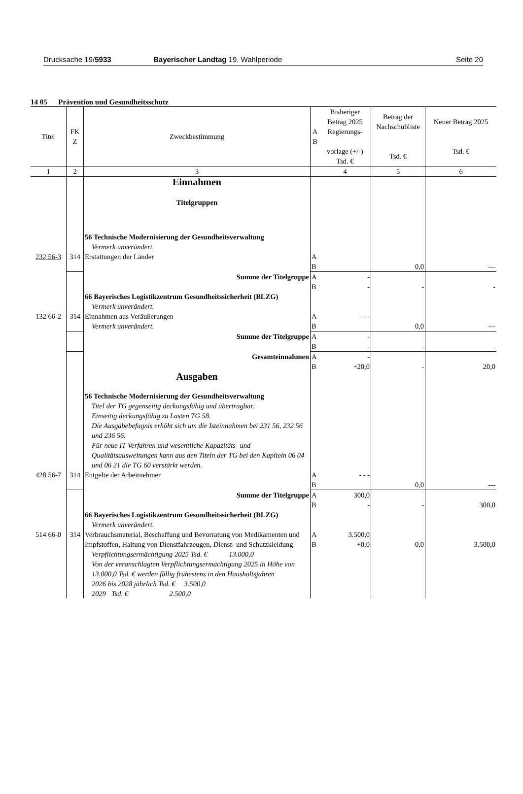Drucksache 19/5933 Bayerischer Landtag 19. Wahlperiode
Seite 20
14 05 Prävention und Gesundheitsschutz
| Titel | FK Z | Zweckbestimmung | A B | Bisheriger Betrag 2025 Regierungs- vorlage (+/-) Tsd. € | Betrag der Nachschubliste Tsd. € | Neuer Betrag 2025 Tsd. € |
| --- | --- | --- | --- | --- | --- | --- |
| 1 | 2 | 3 | | 4 | 5 | 6 |
| | | Einnahmen Titelgruppen | | | | |
| | | 56 Technische Modernisierung der Gesundheitsverwaltung Vermerk unverändert. | | | | |
| 232 56-3 | 314 | Erstattungen der Länder | A B | | 0,0 | --- |
| | | Summe der Titelgruppe | A B | - - | - | - |
| | | 66 Bayerisches Logistikzentrum Gesundheitssicherheit (BLZG) Vermerk unverändert. | | | | |
| 132 66-2 | 314 | Einnahmen aus Veräußerungen Vermerk unverändert. | A B | - - - | 0,0 | --- |
| | | Summe der Titelgruppe | A B | - - | - | - |
| | | Gesamteinnahmen | A B | - +20,0 | - | 20,0 |
| | | Ausgaben | | | | |
| | | 56 Technische Modernisierung der Gesundheitsverwaltung Titel der TG gegenseitig deckungsfähig und übertragbar. Einseitig deckungsfähig zu Lasten TG 58. Die Ausgabebefugnis erhöht sich um die Isteinnahmen bei 231 56, 232 56 und 236 56. Für neue IT-Verfahren und wesentliche Kapazitäts- und Qualitätsausweitungen kann aus den Titeln der TG bei den Kapiteln 06 04 und 06 21 die TG 60 verstärkt werden. | | | | |
| 428 56-7 | 314 | Entgelte der Arbeitnehmer | A B | - - - | 0,0 | --- |
| | | Summe der Titelgruppe | A B | 300,0 - | - | 300,0 |
| | | 66 Bayerisches Logistikzentrum Gesundheitssicherheit (BLZG) Vermerk unverändert. | | | | |
| 514 66-0 | 314 | Verbrauchsmaterial, Beschaffung und Bevorratung von Medikamenten und Impfstoffen, Haltung von Dienstfahrzeugen, Dienst- und Schutzkleidung Verpflichtungsermächtigung 2025 Tsd. € 13.000,0 Von der veranschlagten Verpflichtungsermächtigung 2025 in Höhe von 13.000,0 Tsd. € werden fällig frühestens in den Haushaltsjahren 2026 bis 2028 jährlich Tsd. € 3.500,0 2029 Tsd. € 2.500,0 | A B | 3.500,0 +0,0 | 0,0 | 3.500,0 |